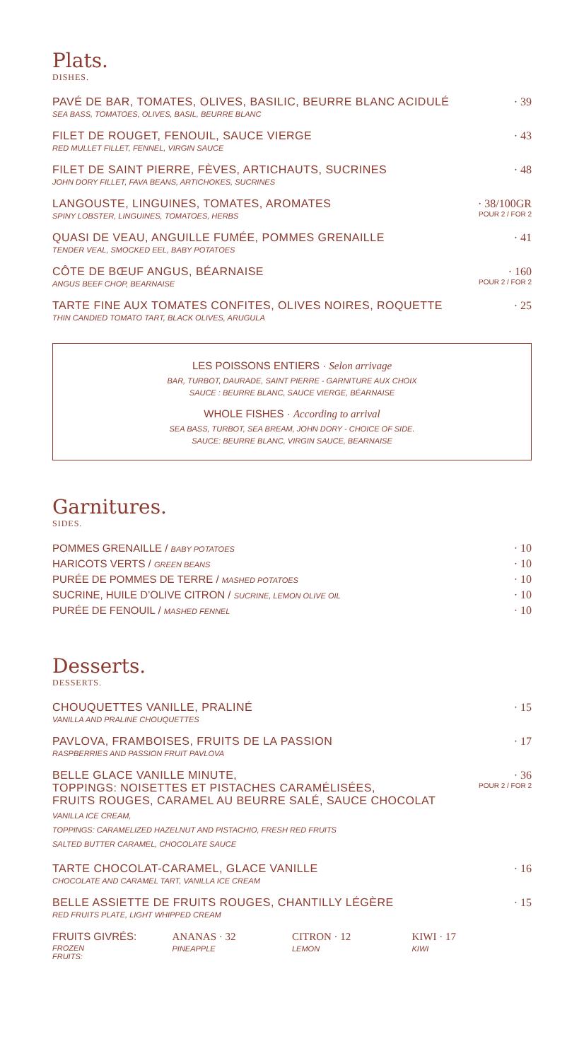Plats.
DISHES.
PAVÉ DE BAR, TOMATES, OLIVES, BASILIC, BEURRE BLANC ACIDULÉ
SEA BASS, TOMATOES, OLIVES, BASIL, BEURRE BLANC
· 39
FILET DE ROUGET, FENOUIL, SAUCE VIERGE
RED MULLET FILLET, FENNEL, VIRGIN SAUCE
· 43
FILET DE SAINT PIERRE, FÈVES, ARTICHAUTS, SUCRINES
JOHN DORY FILLET, FAVA BEANS, ARTICHOKES, SUCRINES
· 48
LANGOUSTE, LINGUINES, TOMATES, AROMATES
SPINY LOBSTER, LINGUINES, TOMATOES, HERBS
· 38/100GR
POUR 2 / FOR 2
QUASI DE VEAU, ANGUILLE FUMÉE, POMMES GRENAILLE
TENDER VEAL, SMOCKED EEL, BABY POTATOES
· 41
CÔTE DE BŒUF ANGUS, BÉARNAISE
ANGUS BEEF CHOP, BEARNAISE
· 160
POUR 2 / FOR 2
TARTE FINE AUX TOMATES CONFITES, OLIVES NOIRES, ROQUETTE
THIN CANDIED TOMATO TART, BLACK OLIVES, ARUGULA
· 25
LES POISSONS ENTIERS · Selon arrivage
BAR, TURBOT, DAURADE, SAINT PIERRE - GARNITURE AUX CHOIX
SAUCE : BEURRE BLANC, SAUCE VIERGE, BÉARNAISE
WHOLE FISHES · According to arrival
SEA BASS, TURBOT, SEA BREAM, JOHN DORY - CHOICE OF SIDE.
SAUCE: BEURRE BLANC, VIRGIN SAUCE, BEARNAISE
Garnitures.
SIDES.
POMMES GRENAILLE / BABY POTATOES · 10
HARICOTS VERTS / GREEN BEANS · 10
PURÉE DE POMMES DE TERRE / MASHED POTATOES · 10
SUCRINE, HUILE D’OLIVE CITRON / SUCRINE, LEMON OLIVE OIL · 10
PURÉE DE FENOUIL / MASHED FENNEL · 10
Desserts.
DESSERTS.
CHOUQUETTES VANILLE, PRALINÉ
VANILLA AND PRALINE CHOUQUETTES
· 15
PAVLOVA, FRAMBOISES, FRUITS DE LA PASSION
RASPBERRIES AND PASSION FRUIT PAVLOVA
· 17
BELLE GLACE VANILLE MINUTE,
TOPPINGS: NOISETTES ET PISTACHES CARAMÉLISÉES,
FRUITS ROUGES, CARAMEL AU BEURRE SALÉ, SAUCE CHOCOLAT
VANILLA ICE CREAM,
TOPPINGS: CARAMELIZED HAZELNUT AND PISTACHIO, FRESH RED FRUITS
SALTED BUTTER CARAMEL, CHOCOLATE SAUCE
· 36
POUR 2 / FOR 2
TARTE CHOCOLAT-CARAMEL, GLACE VANILLE
CHOCOLATE AND CARAMEL TART, VANILLA ICE CREAM
· 16
BELLE ASSIETTE DE FRUITS ROUGES, CHANTILLY LÉGÈRE
RED FRUITS PLATE, LIGHT WHIPPED CREAM
· 15
FRUITS GIVRÉS:
FROZEN FRUITS:
ANANAS · 32
PINEAPPLE
CITRON · 12
LEMON
KIWI · 17
KIWI